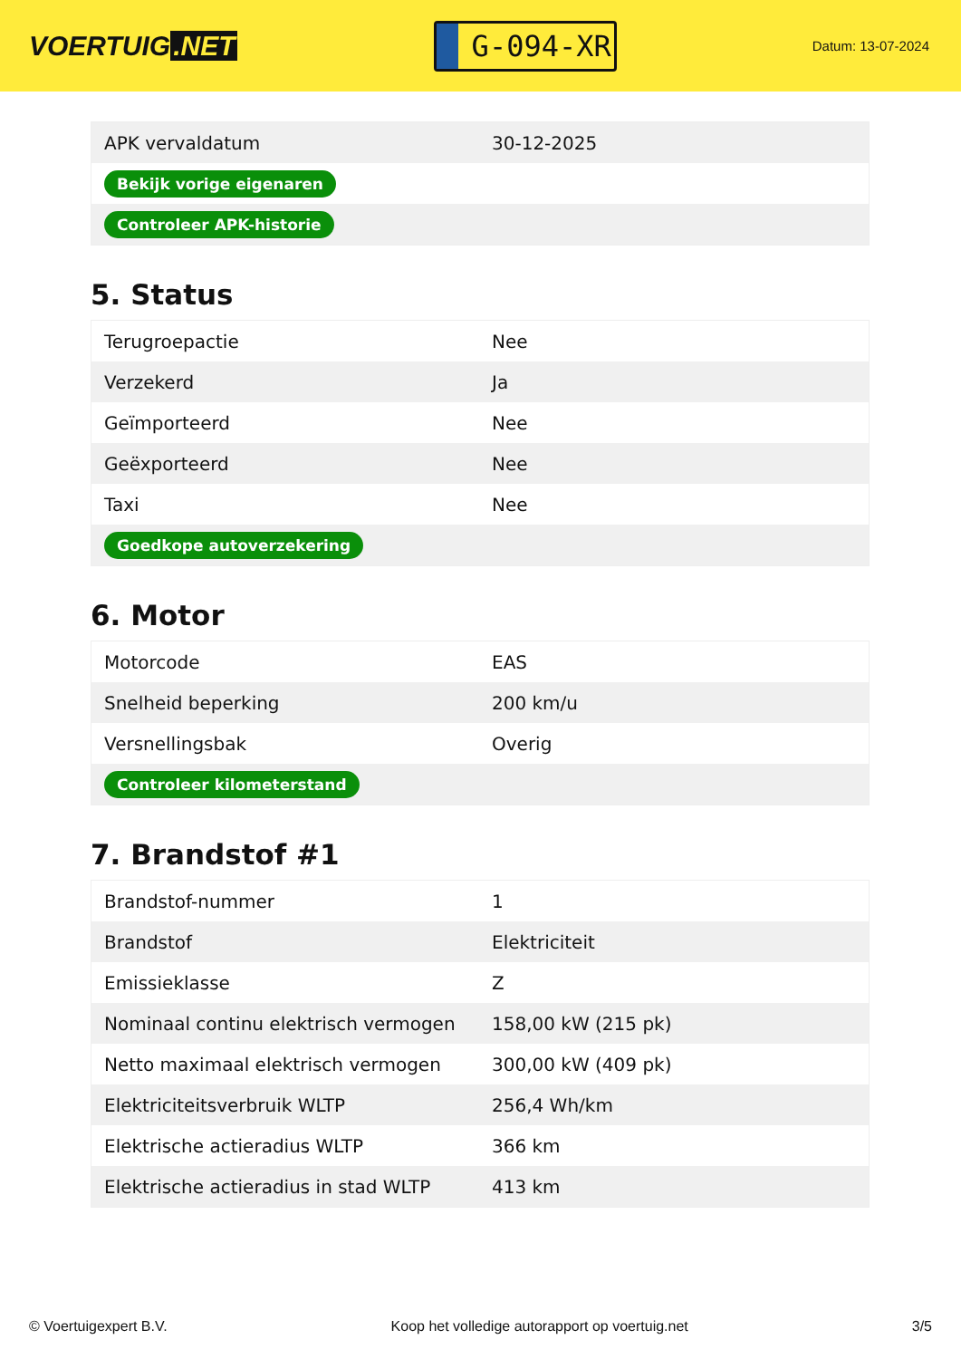VOERTUIG.NET
G-094-XR
Datum: 13-07-2024
| APK vervaldatum | 30-12-2025 |
| Bekijk vorige eigenaren | |
| Controleer APK-historie | |
5. Status
| Terugroepactie | Nee |
| Verzekerd | Ja |
| Geïmporteerd | Nee |
| Geëxporteerd | Nee |
| Taxi | Nee |
| Goedkope autoverzekering | |
6. Motor
| Motorcode | EAS |
| Snelheid beperking | 200 km/u |
| Versnellingsbak | Overig |
| Controleer kilometerstand | |
7. Brandstof #1
| Brandstof-nummer | 1 |
| Brandstof | Elektriciteit |
| Emissieklasse | Z |
| Nominaal continu elektrisch vermogen | 158,00 kW (215 pk) |
| Netto maximaal elektrisch vermogen | 300,00 kW (409 pk) |
| Elektriciteitsverbruik WLTP | 256,4 Wh/km |
| Elektrische actieradius WLTP | 366 km |
| Elektrische actieradius in stad WLTP | 413 km |
© Voertuigexpert B.V. Koop het volledige autorapport op voertuig.net 3/5